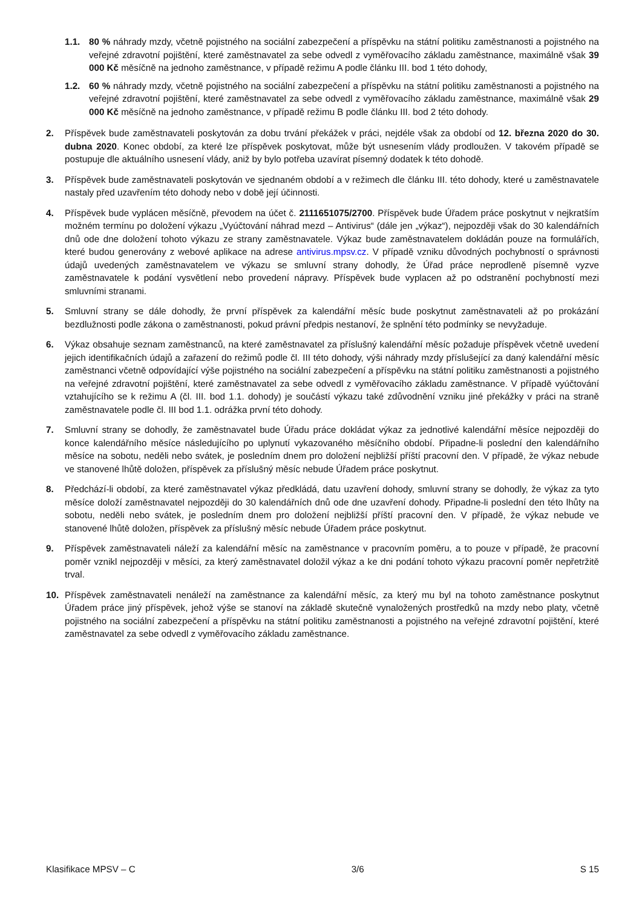1.1. 80 % náhrady mzdy, včetně pojistného na sociální zabezpečení a příspěvku na státní politiku zaměstnanosti a pojistného na veřejné zdravotní pojištění, které zaměstnavatel za sebe odvedl z vyměřovacího základu zaměstnance, maximálně však 39 000 Kč měsíčně na jednoho zaměstnance, v případě režimu A podle článku III. bod 1 této dohody,
1.2. 60 % náhrady mzdy, včetně pojistného na sociální zabezpečení a příspěvku na státní politiku zaměstnanosti a pojistného na veřejné zdravotní pojištění, které zaměstnavatel za sebe odvedl z vyměřovacího základu zaměstnance, maximálně však 29 000 Kč měsíčně na jednoho zaměstnance, v případě režimu B podle článku III. bod 2 této dohody.
2. Příspěvek bude zaměstnavateli poskytován za dobu trvání překážek v práci, nejdéle však za období od 12. března 2020 do 30. dubna 2020. Konec období, za které lze příspěvek poskytovat, může být usnesením vlády prodloužen. V takovém případě se postupuje dle aktuálního usnesení vlády, aniž by bylo potřeba uzavírat písemný dodatek k této dohodě.
3. Příspěvek bude zaměstnavateli poskytován ve sjednaném období a v režimech dle článku III. této dohody, které u zaměstnavatele nastaly před uzavřením této dohody nebo v době její účinnosti.
4. Příspěvek bude vyplácen měsíčně, převodem na účet č. 2111651075/2700. Příspěvek bude Úřadem práce poskytnut v nejkratším možném termínu po doložení výkazu „Vyúčtování náhrad mezd – Antivirus“ (dále jen „výkaz“), nejpozději však do 30 kalendářních dnů ode dne doložení tohoto výkazu ze strany zaměstnavatele. Výkaz bude zaměstnavatelem dokládán pouze na formulářích, které budou generovány z webové aplikace na adrese antivirus.mpsv.cz. V případě vzniku důvodných pochybností o správnosti údajů uvedených zaměstnavatelem ve výkazu se smluvní strany dohodly, že Úřad práce neprodleně písemně vyzve zaměstnavatele k podání vysvětlení nebo provedení nápravy. Příspěvek bude vyplacen až po odstranění pochybností mezi smluvními stranami.
5. Smluvní strany se dále dohodly, že první příspěvek za kalendářní měsíc bude poskytnut zaměstnavateli až po prokázání bezdlužnosti podle zákona o zaměstnanosti, pokud právní předpis nestanoví, že splnění této podmínky se nevyžaduje.
6. Výkaz obsahuje seznam zaměstnanců, na které zaměstnavatel za příslušný kalendářní měsíc požaduje příspěvek včetně uvedení jejich identifikačních údajů a zařazení do režimů podle čl. III této dohody, výši náhrady mzdy příslušející za daný kalendářní měsíc zaměstnanci včetně odpovídající výše pojistného na sociální zabezpečení a příspěvku na státní politiku zaměstnanosti a pojistného na veřejné zdravotní pojištění, které zaměstnavatel za sebe odvedl z vyměřovacího základu zaměstnance. V případě vyúčtování vztahujícího se k režimu A (čl. III. bod 1.1. dohody) je součástí výkazu také zdůvodnění vzniku jiné překážky v práci na straně zaměstnavatele podle čl. III bod 1.1. odrážka první této dohody.
7. Smluvní strany se dohodly, že zaměstnavatel bude Úřadu práce dokládat výkaz za jednotlivé kalendářní měsíce nejpozději do konce kalendářního měsíce následujícího po uplynutí vykazovaného měsíčního období. Připadne-li poslední den kalendářního měsíce na sobotu, neděli nebo svátek, je posledním dnem pro doložení nejbližší příští pracovní den. V případě, že výkaz nebude ve stanovené lhůtě doložen, příspěvek za příslušný měsíc nebude Úřadem práce poskytnut.
8. Předchází-li období, za které zaměstnavatel výkaz předkládá, datu uzavření dohody, smluvní strany se dohodly, že výkaz za tyto měsíce doloží zaměstnavatel nejpozději do 30 kalendářních dnů ode dne uzavření dohody. Připadne-li poslední den této lhůty na sobotu, neděli nebo svátek, je posledním dnem pro doložení nejbližší příští pracovní den. V případě, že výkaz nebude ve stanovené lhůtě doložen, příspěvek za příslušný měsíc nebude Úřadem práce poskytnut.
9. Příspěvek zaměstnavateli náleží za kalendářní měsíc na zaměstnance v pracovním poměru, a to pouze v případě, že pracovní poměr vznikl nejpozději v měsíci, za který zaměstnavatel doložil výkaz a ke dni podání tohoto výkazu pracovní poměr nepřetržitě trval.
10. Příspěvek zaměstnavateli nenáleží na zaměstnance za kalendářní měsíc, za který mu byl na tohoto zaměstnance poskytnut Úřadem práce jiný příspěvek, jehož výše se stanoví na základě skutečně vynaložených prostředků na mzdy nebo platy, včetně pojistného na sociální zabezpečení a příspěvku na státní politiku zaměstnanosti a pojistného na veřejné zdravotní pojištění, které zaměstnavatel za sebe odvedl z vyměřovacího základu zaměstnance.
Klasifikace MPSV – C 3/6 S 15